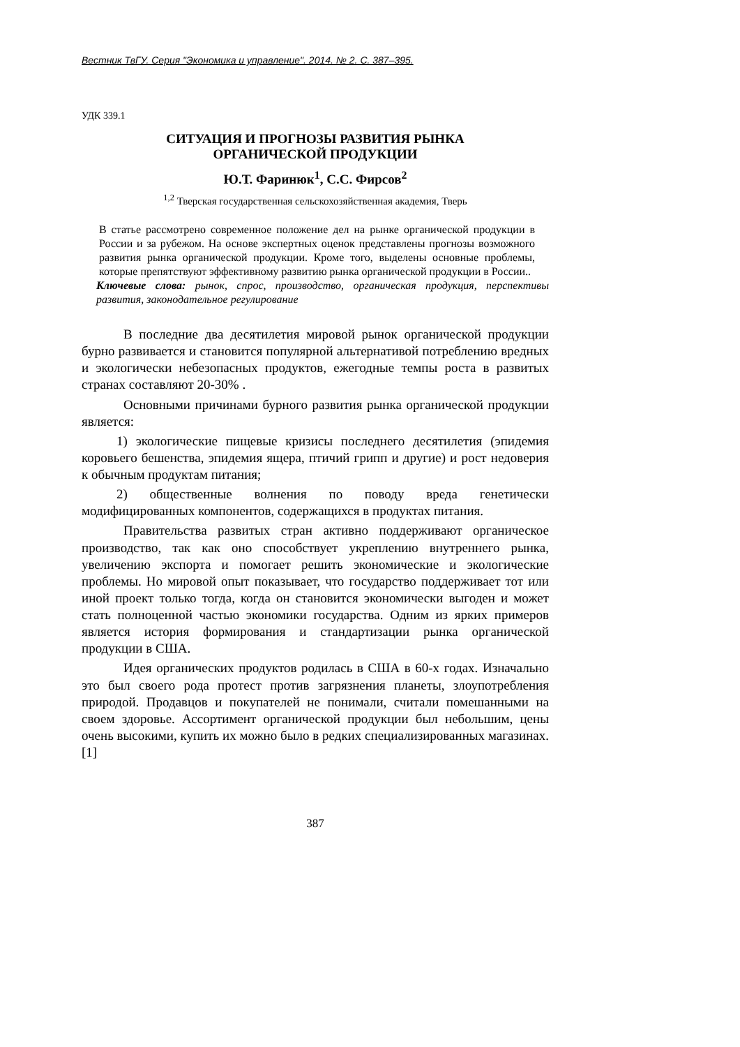Вестник ТвГУ. Серия "Экономика и управление". 2014. № 2. С. 387–395.
УДК 339.1
СИТУАЦИЯ И ПРОГНОЗЫ РАЗВИТИЯ РЫНКА
ОРГАНИЧЕСКОЙ ПРОДУКЦИИ
Ю.Т. Фаринюк<sup>1</sup>, С.С. Фирсов<sup>2</sup>
<sup>1,2</sup> Тверская государственная сельскохозяйственная академия, Тверь
В статье рассмотрено современное положение дел на рынке органической продукции в России и за рубежом. На основе экспертных оценок представлены прогнозы возможного развития рынка органической продукции. Кроме того, выделены основные проблемы, которые препятствуют эффективному развитию рынка органической продукции в России..
Ключевые слова: рынок, спрос, производство, органическая продукция, перспективы развития, законодательное регулирование
В последние два десятилетия мировой рынок органической продукции бурно развивается и становится популярной альтернативой потреблению вредных и экологически небезопасных продуктов, ежегодные темпы роста в развитых странах составляют 20-30% .
Основными причинами бурного развития рынка органической продукции является:
1) экологические пищевые кризисы последнего десятилетия (эпидемия коровьего бешенства, эпидемия ящера, птичий грипп и другие) и рост недоверия к обычным продуктам питания;
2) общественные волнения по поводу вреда генетически модифицированных компонентов, содержащихся в продуктах питания.
Правительства развитых стран активно поддерживают органическое производство, так как оно способствует укреплению внутреннего рынка, увеличению экспорта и помогает решить экономические и экологические проблемы. Но мировой опыт показывает, что государство поддерживает тот или иной проект только тогда, когда он становится экономически выгоден и может стать полноценной частью экономики государства. Одним из ярких примеров является история формирования и стандартизации рынка органической продукции в США.
Идея органических продуктов родилась в США в 60-х годах. Изначально это был своего рода протест против загрязнения планеты, злоупотребления природой. Продавцов и покупателей не понимали, считали помешанными на своем здоровье. Ассортимент органической продукции был небольшим, цены очень высокими, купить их можно было в редких специализированных магазинах. [1]
387